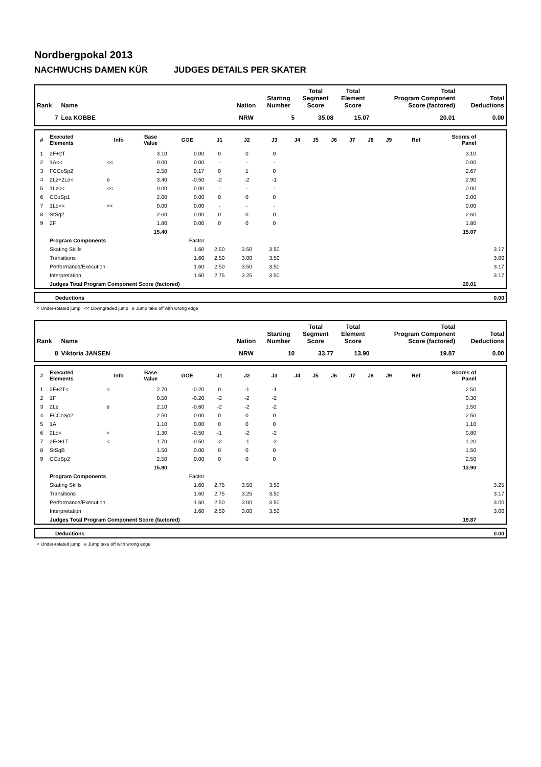Nordbergpokal 2013
NACHWUCHS DAMEN KÜR JUDGES DETAILS PER SKATER
| Rank | Name | Nation | Starting Number | Total Segment Score | Total Element Score | Total Program Component Score (factored) | Total Deductions |
| --- | --- | --- | --- | --- | --- | --- | --- |
| 7 | Lea KOBBE | NRW | 5 | 35.08 | 15.07 | 20.01 | 0.00 |
| # | Executed Elements | Info | Base Value | GOE | J1 | J2 | J3 | J4 | J5 | J6 | J7 | J8 | J9 | Ref | Scores of Panel | |
| --- | --- | --- | --- | --- | --- | --- | --- | --- | --- | --- | --- | --- | --- | --- | --- | --- |
| 1 | 2F+2T | | 3.10 | 0.00 | 0 | 0 | 0 | | | | | | | | 3.10 | |
| 2 | 1A<< | << | 0.00 | 0.00 | - | - | - | | | | | | | | 0.00 | |
| 3 | FCCoSp2 | | 2.50 | 0.17 | 0 | 1 | 0 | | | | | | | | 2.67 | |
| 4 | 2Lz+2Lo< | e | 3.40 | -0.50 | -2 | -2 | -1 | | | | | | | | 2.90 | |
| 5 | 1Lz<< | << | 0.00 | 0.00 | - | - | - | | | | | | | | 0.00 | |
| 6 | CCoSp1 | | 2.00 | 0.00 | 0 | 0 | 0 | | | | | | | | 2.00 | |
| 7 | 1Lo<< | << | 0.00 | 0.00 | - | - | - | | | | | | | | 0.00 | |
| 8 | StSq2 | | 2.60 | 0.00 | 0 | 0 | 0 | | | | | | | | 2.60 | |
| 9 | 2F | | 1.80 | 0.00 | 0 | 0 | 0 | | | | | | | | 1.80 | |
| | | | 15.40 | | | | | | | | | | | | 15.07 | |
| | Program Components | | | Factor | | | | | | | | | | | | |
| | Skating Skills | | | 1.60 | 2.50 | 3.50 | 3.50 | | | | | | | | | 3.17 |
| | Transitions | | | 1.60 | 2.50 | 3.00 | 3.50 | | | | | | | | | 3.00 |
| | Performance/Execution | | | 1.60 | 2.50 | 3.50 | 3.50 | | | | | | | | | 3.17 |
| | Interpretation | | | 1.60 | 2.75 | 3.25 | 3.50 | | | | | | | | | 3.17 |
| | Judges Total Program Component Score (factored) | | | | | | | | | | | | | | 20.01 | |
| | Deductions | 0.00 |
< Under-rotated jump << Downgraded jump e Jump take off with wrong edge
| Rank | Name | Nation | Starting Number | Total Segment Score | Total Element Score | Total Program Component Score (factored) | Total Deductions |
| --- | --- | --- | --- | --- | --- | --- | --- |
| 8 | Viktoria JANSEN | NRW | 10 | 33.77 | 13.90 | 19.87 | 0.00 |
| # | Executed Elements | Info | Base Value | GOE | J1 | J2 | J3 | J4 | J5 | J6 | J7 | J8 | J9 | Ref | Scores of Panel | |
| --- | --- | --- | --- | --- | --- | --- | --- | --- | --- | --- | --- | --- | --- | --- | --- | --- |
| 1 | 2F+2T< | < | 2.70 | -0.20 | 0 | -1 | -1 | | | | | | | | 2.50 | |
| 2 | 1F | | 0.50 | -0.20 | -2 | -2 | -2 | | | | | | | | 0.30 | |
| 3 | 2Lz | e | 2.10 | -0.60 | -2 | -2 | -2 | | | | | | | | 1.50 | |
| 4 | FCCoSp2 | | 2.50 | 0.00 | 0 | 0 | 0 | | | | | | | | 2.50 | |
| 5 | 1A | | 1.10 | 0.00 | 0 | 0 | 0 | | | | | | | | 1.10 | |
| 6 | 2Lo< | < | 1.30 | -0.50 | -1 | -2 | -2 | | | | | | | | 0.80 | |
| 7 | 2F<+1T | < | 1.70 | -0.50 | -2 | -1 | -2 | | | | | | | | 1.20 | |
| 8 | StSqB | | 1.50 | 0.00 | 0 | 0 | 0 | | | | | | | | 1.50 | |
| 9 | CCoSp2 | | 2.50 | 0.00 | 0 | 0 | 0 | | | | | | | | 2.50 | |
| | | | 15.90 | | | | | | | | | | | | 13.90 | |
| | Program Components | | | Factor | | | | | | | | | | | | |
| | Skating Skills | | | 1.60 | 2.75 | 3.50 | 3.50 | | | | | | | | | 3.25 |
| | Transitions | | | 1.60 | 2.75 | 3.25 | 3.50 | | | | | | | | | 3.17 |
| | Performance/Execution | | | 1.60 | 2.50 | 3.00 | 3.50 | | | | | | | | | 3.00 |
| | Interpretation | | | 1.60 | 2.50 | 3.00 | 3.50 | | | | | | | | | 3.00 |
| | Judges Total Program Component Score (factored) | | | | | | | | | | | | | | 19.87 | |
| | Deductions | 0.00 |
< Under-rotated jump e Jump take off with wrong edge